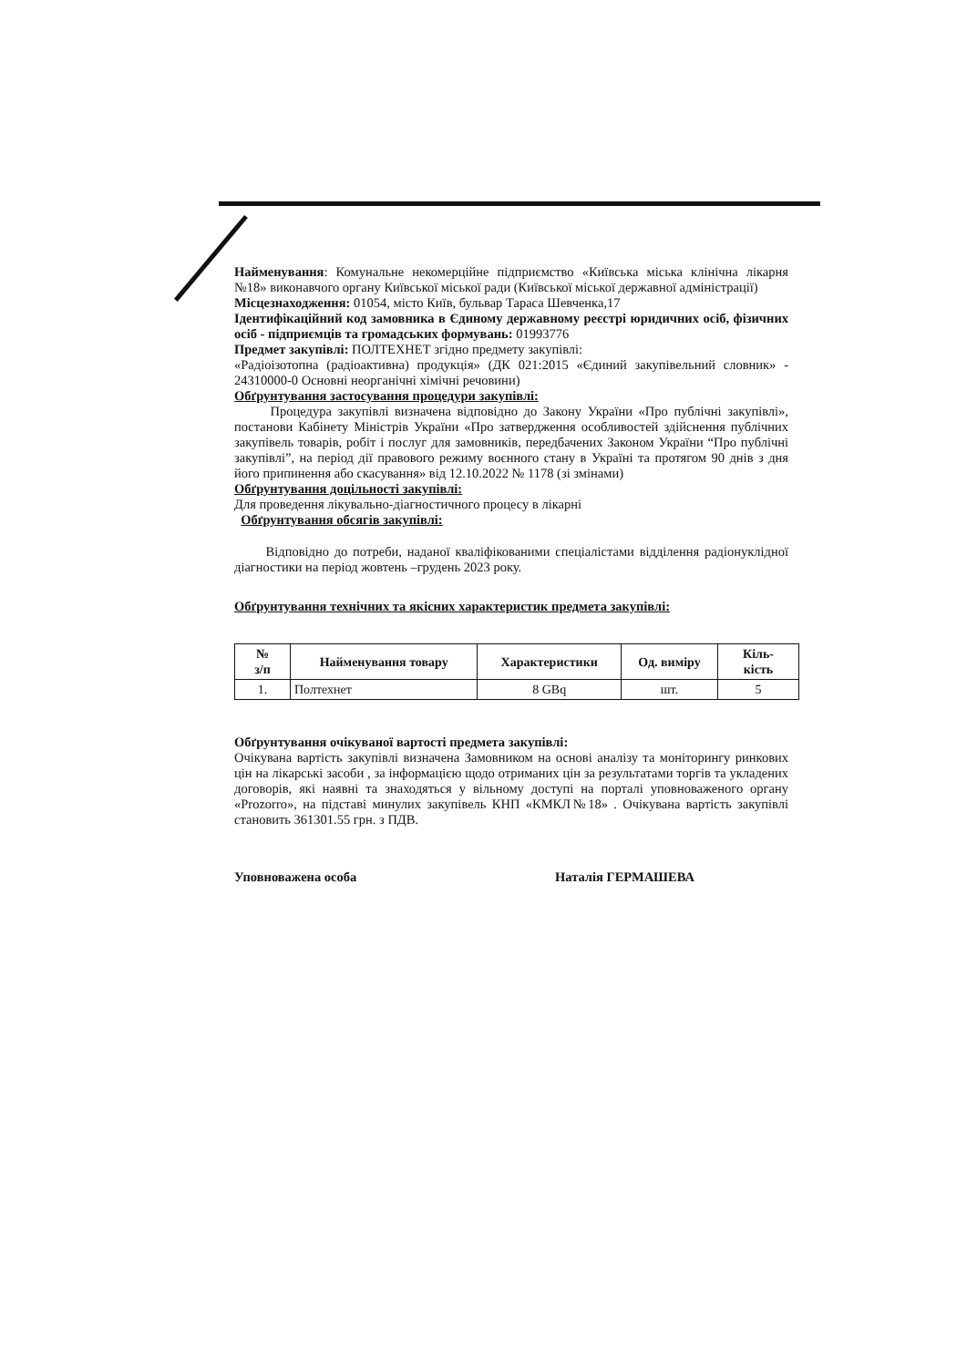Найменування: Комунальне некомерційне підприємство «Київська міська клінічна лікарня №18» виконавчого органу Київської міської ради (Київської міської державної адміністрації)
Місцезнаходження: 01054, місто Київ, бульвар Тараса Шевченка,17
Ідентифікаційний код замовника в Єдиному державному реєстрі юридичних осіб, фізичних осіб - підприємців та громадських формувань: 01993776
Предмет закупівлі: ПОЛТЕХНЕТ згідно предмету закупівлі:
«Радіоізотопна (радіоактивна) продукція» (ДК 021:2015 «Єдиний закупівельний словник» - 24310000-0 Основні неорганічні хімічні речовини)
Обґрунтування застосування процедури закупівлі:
Процедура закупівлі визначена відповідно до Закону України «Про публічні закупівлі», постанови Кабінету Міністрів України «Про затвердження особливостей здійснення публічних закупівель товарів, робіт і послуг для замовників, передбачених Законом України “Про публічні закупівлі”, на період дії правового режиму воєнного стану в Україні та протягом 90 днів з дня його припинення або скасування» від 12.10.2022 № 1178 (зі змінами)
Обґрунтування доцільності закупівлі:
Для проведення лікувально-діагностичного процесу в лікарні
Обґрунтування обсягів закупівлі:
Відповідно до потреби, наданої кваліфікованими спеціалістами відділення радіонуклідної діагностики на період жовтень –грудень 2023 року.
Обґрунтування технічних та якісних характеристик предмета закупівлі:
| № з/п | Найменування товару | Характеристики | Од. виміру | Кіль- кість |
| --- | --- | --- | --- | --- |
| 1. | Полтехнет | 8 GBq | шт. | 5 |
Обґрунтування очікуваної вартості предмета закупівлі:
Очікувана вартість закупівлі визначена Замовником на основі аналізу та моніторингу ринкових цін на лікарські засоби , за інформацією щодо отриманих цін за результатами торгів та укладених договорів, які наявні та знаходяться у вільному доступі на порталі уповноваженого органу «Prozorro», на підставі минулих закупівель КНП «КМКЛ№18» . Очікувана вартість закупівлі становить 361301.55 грн. з ПДВ.
Уповноважена особа Наталія ГЕРМАШЕВА